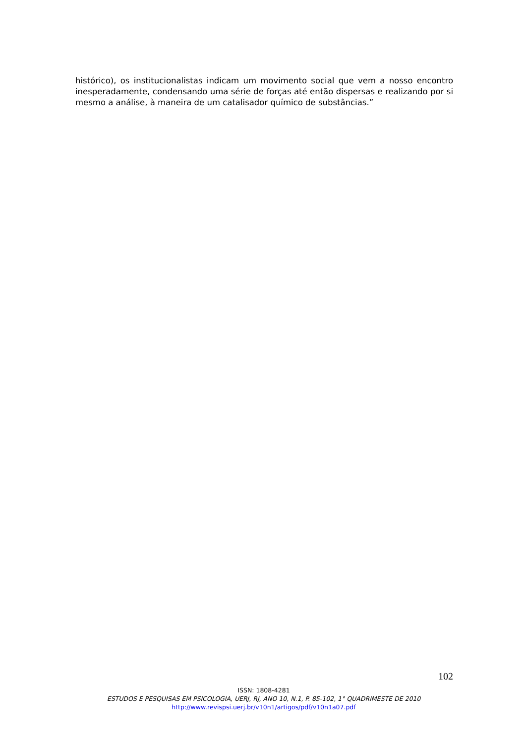histórico), os institucionalistas indicam um movimento social que vem a nosso encontro inesperadamente, condensando uma série de forças até então dispersas e realizando por si mesmo a análise, à maneira de um catalisador químico de substâncias.”
102
ISSN: 1808-4281
ESTUDOS E PESQUISAS EM PSICOLOGIA, UERJ, RJ, ANO 10, N.1, P. 85-102, 1° QUADRIMESTE DE 2010
http://www.revispsi.uerj.br/v10n1/artigos/pdf/v10n1a07.pdf